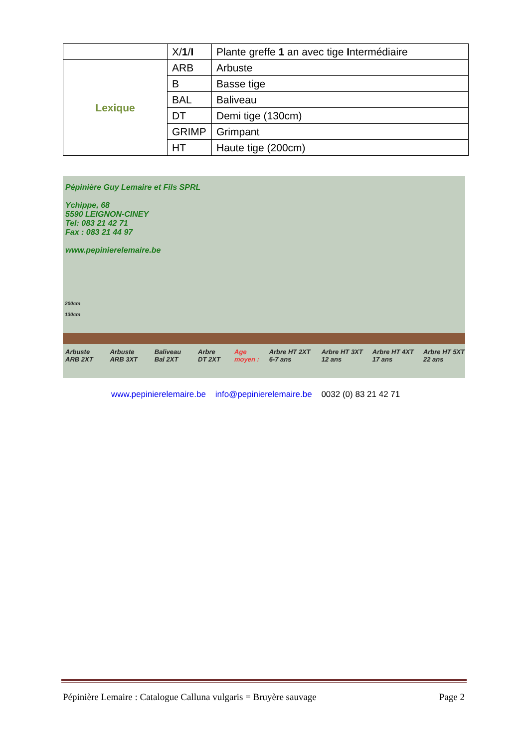| | X/ 1 / I | Plante greffe 1 an avec tige I ntermédiaire |
| Lexique | ARB | Arbuste |
| | B | Basse tige |
| | BAL | Baliveau |
| | DT | Demi tige (130cm) |
| | GRIMP | Grimpant |
| | HT | Haute tige (200cm) |
Pépinière Guy Lemaire et Fils SPRL
Ychippe, 68
5590 LEIGNON-CINEY
Tel: 083 21 42 71
Fax : 083 21 44 97
www.pepinierelemaire.be
200cm
130cm
Arbuste ARB 2XT Arbuste ARB 3XT Baliveau Bal 2XT Arbre DT 2XT Age moyen : Arbre HT 2XT 6-7 ans Arbre HT 3XT 12 ans Arbre HT 4XT 17 ans Arbre HT 5XT 22 ans
www.pepinierelemaire.be info@pepinierelemaire.be 0032 (0) 83 21 42 71
Pépinière Lemaire : Catalogue Calluna vulgaris = Bruyère sauvage Page 2